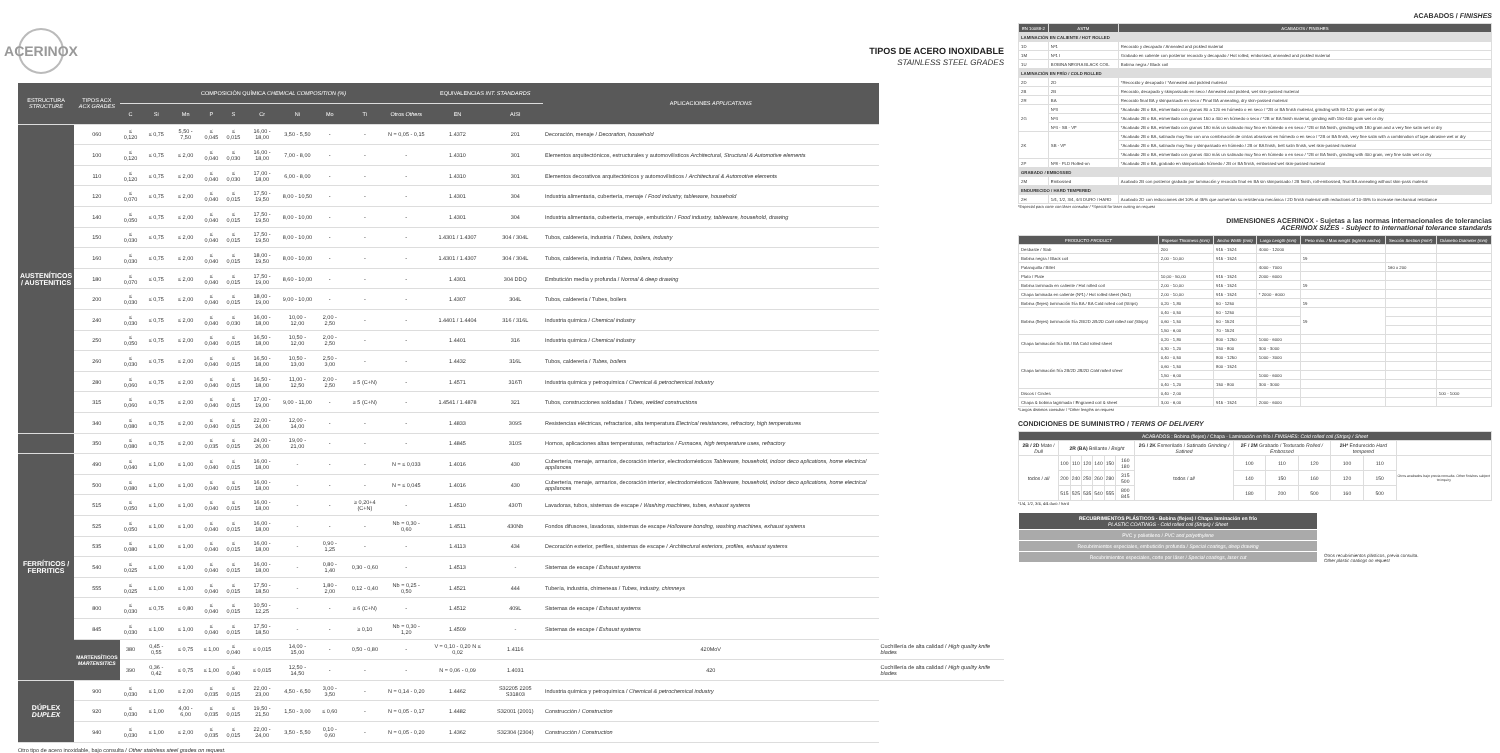ACERINOX
TIPOS DE ACERO INOXIDABLE
STAINLESS STEEL GRADES
| ESTRUCTURA STRUCTURE | TIPOS ACX ACX GRADES | COMPOSICIÓN QUÍMICA CHEMICAL COMPOSITION (%) | | | | | | | | | | EQUIVALENCIAS INT. STANDARDS | | APLICACIONES APPLICATIONS | |
| --- | --- | --- | --- | --- | --- | --- | --- | --- | --- | --- | --- | --- | --- | --- | --- |
| | | C | Si | Mn | P | S | Cr | Ni | Mo | Ti | Otros Others | EN | AISI | | |
| AUSTENÍTICOS / AUSTENITICS | 060 | ≤ 0,120 | ≤ 0,75 | 5,50 - 7,50 | ≤ 0,045 | ≤ 0,015 | 16,00 - 18,00 | 3,50 - 5,50 | - | - | N = 0,05 - 0,15 | 1.4372 | 201 | Decoración, menaje / Decoration, household | |
| | 100 | ≤ 0,120 | ≤ 0,75 | ≤ 2,00 | ≤ 0,040 | ≤ 0,030 | 16,00 - 18,00 | 7,00 - 8,00 | - | - | - | 1.4310 | 301 | Elementos arquitectónicos, estructurales y automovilísticos Architectural, Structural & Automotive elements | |
| | 110 | ≤ 0,120 | ≤ 0,75 | ≤ 2,00 | ≤ 0,040 | ≤ 0,030 | 17,00 - 18,00 | 6,00 - 8,00 | - | - | - | 1.4310 | 301 | Elementos decorativos arquitectónicos y automovilísticos / Architectural & Automotive elements | |
| | 120 | ≤ 0,070 | ≤ 0,75 | ≤ 2,00 | ≤ 0,040 | ≤ 0,015 | 17,50 - 19,50 | 8,00 - 10,50 | - | - | - | 1.4301 | 304 | Industria alimentaria, cubertería, menaje / Food industry, tableware, household | |
| | 140 | ≤ 0,050 | ≤ 0,75 | ≤ 2,00 | ≤ 0,040 | ≤ 0,015 | 17,50 - 19,50 | 8,00 - 10,00 | - | - | - | 1.4301 | 304 | Industria alimentaria, cubertería, menaje, embutición / Food industry, tableware, household, drawing | |
| | 150 | ≤ 0,030 | ≤ 0,75 | ≤ 2,00 | ≤ 0,040 | ≤ 0,015 | 17,50 - 19,50 | 8,00 - 10,00 | - | - | - | 1.4301 / 1.4307 | 304 / 304L | Tubos, calderería, industria / Tubes, boilers, industry | |
| | 160 | ≤ 0,030 | ≤ 0,75 | ≤ 2,00 | ≤ 0,040 | ≤ 0,015 | 18,00 - 19,50 | 8,00 - 10,00 | - | - | - | 1.4301 / 1.4307 | 304 / 304L | Tubos, calderería, industria / Tubes, boilers, industry | |
| | 180 | ≤ 0,070 | ≤ 0,75 | ≤ 2,00 | ≤ 0,040 | ≤ 0,015 | 17,50 - 19,00 | 8,60 - 10,00 | - | - | - | 1.4301 | 304 DDQ | Embutición media y profunda / Normal & deep drawing | |
| | 200 | ≤ 0,030 | ≤ 0,75 | ≤ 2,00 | ≤ 0,040 | ≤ 0,015 | 18,00 - 19,00 | 9,00 - 10,00 | - | - | - | 1.4307 | 304L | Tubos, calderería / Tubes, boilers | |
| | 240 | ≤ 0,030 | ≤ 0,75 | ≤ 2,00 | ≤ 0,040 | ≤ 0,030 | 16,00 - 18,00 | 10,00 - 12,00 | 2,00 - 2,50 | - | - | 1.4401 / 1.4404 | 316 / 316L | Industria química / Chemical industry | |
| | 250 | ≤ 0,050 | ≤ 0,75 | ≤ 2,00 | ≤ 0,040 | ≤ 0,015 | 16,50 - 18,00 | 10,50 - 12,00 | 2,00 - 2,50 | - | - | 1.4401 | 316 | Industria química / Chemical industry | |
| | 260 | ≤ 0,030 | ≤ 0,75 | ≤ 2,00 | ≤ 0,040 | ≤ 0,015 | 16,50 - 18,00 | 10,50 - 13,00 | 2,50 - 3,00 | - | - | 1.4432 | 316L | Tubos, calderería / Tubes, boilers | |
| | 280 | ≤ 0,060 | ≤ 0,75 | ≤ 2,00 | ≤ 0,040 | ≤ 0,015 | 16,50 - 18,00 | 11,00 - 12,50 | 2,00 - 2,50 | ≥ 5 (C+N) | - | 1.4571 | 316Ti | Industria química y petroquímica / Chemical & petrochemical industry | |
| | 315 | ≤ 0,060 | ≤ 0,75 | ≤ 2,00 | ≤ 0,040 | ≤ 0,015 | 17,00 - 19,00 | 9,00 - 11,00 | - | ≥ 5 (C+N) | - | 1.4541 / 1.4878 | 321 | Tubos, construcciones soldadas / Tubes, welded constructions | |
| | 340 | ≤ 0,080 | ≤ 0,75 | ≤ 2,00 | ≤ 0,040 | ≤ 0,015 | 22,00 - 24,00 | 12,00 - 14,00 | - | - | - | 1.4833 | 309S | Resistencias eléctricas, refractarios, alta temperatura Electrical resistances, refractory, high temperatures | |
| | 350 | ≤ 0,080 | ≤ 0,75 | ≤ 2,00 | ≤ 0,035 | ≤ 0,015 | 24,00 - 26,00 | 19,00 - 21,00 | - | - | - | 1.4845 | 310S | Hornos, aplicaciones altas temperaturas, refractarios / Furnaces, high temperature uses, refractory | |
| FERRÍTICOS / FERRITICS | 490 | ≤ 0,040 | ≤ 1,00 | ≤ 1,00 | ≤ 0,040 | ≤ 0,015 | 16,00 - 18,00 | - | - | - | N = ≤ 0,033 | 1.4016 | 430 | Cubertería, menaje, armarios, decoración interior, electrodomésticos Tableware, household, indoor deco aplications, home electrical appliances | |
| | 500 | ≤ 0,080 | ≤ 1,00 | ≤ 1,00 | ≤ 0,040 | ≤ 0,015 | 16,00 - 18,00 | - | - | - | N = ≤ 0,045 | 1.4016 | 430 | Cubertería, menaje, armarios, decoración interior, electrodomésticos Tableware, household, indoor deco aplications, home electrical appliances | |
| | 515 | ≤ 0,050 | ≤ 1,00 | ≤ 1,00 | ≤ 0,040 | ≤ 0,015 | 16,00 - 18,00 | - | - | ≥ 0,20+4 (C+N) | - | 1.4510 | 430Ti | Lavadoras, tubos, sistemas de escape / Washing machines, tubes, exhaust systems | |
| | 525 | ≤ 0,050 | ≤ 1,00 | ≤ 1,00 | ≤ 0,040 | ≤ 0,015 | 16,00 - 18,00 | - | - | - | Nb = 0,30 - 0,60 | 1.4511 | 430Nb | Fondos difusores, lavadoras, sistemas de escape Holloware bonding, washing machines, exhaust systems | |
| | 535 | ≤ 0,080 | ≤ 1,00 | ≤ 1,00 | ≤ 0,040 | ≤ 0,015 | 16,00 - 18,00 | - | 0,90 - 1,25 | - | - | 1.4113 | 434 | Decoración exterior, perfiles, sistemas de escape / Architectural exteriors, profiles, exhaust systems | |
| | 540 | ≤ 0,025 | ≤ 1,00 | ≤ 1,00 | ≤ 0,040 | ≤ 0,015 | 16,00 - 18,00 | - | 0,80 - 1,40 | 0,30 - 0,60 | - | 1.4513 | - | Sistemas de escape / Exhaust systems | |
| | 555 | ≤ 0,025 | ≤ 1,00 | ≤ 1,00 | ≤ 0,040 | ≤ 0,015 | 17,50 - 18,50 | - | 1,80 - 2,00 | 0,12 - 0,40 | Nb = 0,25 - 0,50 | 1.4521 | 444 | Tubería, industria, chimeneas / Tubes, industry, chimneys | |
| | 800 | ≤ 0,030 | ≤ 0,75 | ≤ 0,80 | ≤ 0,040 | ≤ 0,015 | 10,50 - 12,25 | - | - | ≥ 6 (C+N) | - | 1.4512 | 409L | Sistemas de escape / Exhaust systems | |
| | 845 | ≤ 0,030 | ≤ 1,00 | ≤ 1,00 | ≤ 0,040 | ≤ 0,015 | 17,50 - 18,50 | - | - | ≥ 0,10 | Nb = 0,30 - 1,20 | 1.4509 | - | Sistemas de escape / Exhaust systems | |
| | MARTENSÍTICOS MARTENSITICS | 380 | 0,45 - 0,55 | ≤ 0,75 | ≤ 1,00 | ≤ 0,040 | ≤ 0,015 | 14,00 - 15,00 | - | 0,50 - 0,80 | - | V = 0,10 - 0,20 N ≤ 0,02 | 1.4116 | 420MoV | Cuchillería de alta calidad / High quality knife blades |
| | | 390 | 0,36 - 0,42 | ≤ 0,75 | ≤ 1,00 | ≤ 0,040 | ≤ 0,015 | 12,50 - 14,50 | - | - | - | N = 0,06 - 0,09 | 1.4031 | 420 | Cuchillería de alta calidad / High quality knife blades |
| DÚPLEX DUPLEX | 900 | ≤ 0,030 | ≤ 1,00 | ≤ 2,00 | ≤ 0,035 | ≤ 0,015 | 22,00 - 23,00 | 4,50 - 6,50 | 3,00 - 3,50 | - | N = 0,14 - 0,20 | 1.4462 | S32205 2205 S31803 | Industria química y petroquímica / Chemical & petrochemical industry | |
| | 920 | ≤ 0,030 | ≤ 1,00 | 4,00 - 6,00 | ≤ 0,035 | ≤ 0,015 | 19,50 - 21,50 | 1,50 - 3,00 | ≤ 0,60 | - | N = 0,05 - 0,17 | 1.4482 | S32001 (2001) | Construcción / Construction | |
| | 940 | ≤ 0,030 | ≤ 1,00 | ≤ 2,00 | ≤ 0,035 | ≤ 0,015 | 22,00 - 24,00 | 3,50 - 5,50 | 0,10 - 0,60 | - | N = 0,05 - 0,20 | 1.4362 | S32304 (2304) | Construcción / Construction | |
Otro tipo de acero inoxidable, bajo consulta / Other stainless steel grades on request.
ACABADOS / FINISHES
| EN 10088-2 | ASTM | ACABADOS / FINISHES |
| --- | --- | --- |
| LAMINACIÓN EN CALIENTE / HOT ROLLED | | |
| 1D | Nº1 | Recocido y decapado / Annealed and pickled material |
| 1M | Nº1 I | Grabado en caliente con posterior recocido y decapado / Hot rolled, embossed, annealed and pickled material |
| 1U | BOBINA NEGRA BLACK COIL | Bobina negra / Black coil |
| LAMINACIÓN EN FRÍO / COLD ROLLED | | |
| 2D | 2D | *Recocido y decapado / *Annealed and pickled material |
| 2B | 2B | Recocido, decapado y skinpassado en seco / Annealed and pickled, wet skin-passed material |
| 2R | BA | Recocido final BA y skinpassado en seco / Final BA annealing, dry skin-passed material |
| 2G | Nº3 | *Acabado 2B o BA, esmerilado con granos 80 a 120 en húmedo o en seco / *2B or BA finish material, grinding with 80-120 grain wet or dry |
| | Nº4 | *Acabado 2B o BA, esmerilado con granos 150 a 400 en húmedo o seco / *2B or BA finish material, grinding with 150-400 grain wet or dry |
| | Nº4 - SB - VF | *Acabado 2B o BA, esmerilado con granos 180 más un satinado muy fino en húmedo o en seco / *2B or BA finish, grinding with 180 grain and a very fine satin wet or dry |
| 2K | SB - VF | *Acabado 2B o BA, satinado muy fino con una combinación de cintas abrasivas en húmedo o en seco / *2B or BA finish, very fine satin with a combination of tape abrasive wet or dry |
| | | *Acabado 2B o BA, satinado muy fino y skinpassado en húmedo / 2B or BA finish, belt satin finish, wet skin-passed material |
| | | *Acabado 2B o BA, esmerilado con granos 400 más un satinado muy fino en húmedo o en seco / *2B or BA finish, grinding with 400 grain, very fine satin wet or dry |
| 2P | Nº8 - PLD Rolled-on | *Acabado 2B o BA, grabado en skinpassado húmedo / 2B or BA finish, embossed wet skin-passed material |
| GRABADO / EMBOSSED | | |
| 2M | Embossed | Acabado 2B con posterior grabado por laminación y recocido final en BA sin skinpassado / 2B finish, roll-embossed, final BA annealing without skin-pass material |
| ENDURECIDO / HARD TEMPERED | | |
| 2H | 1/4, 1/2, 3/4, 4/4 DURO / HARD | Acabado 2D con reducciones del 10% al 45% que aumentan su resistencia mecánica / 2D finish material with reductions of 10-45% to increase mechanical resistance |
*Especial para corte con láser consultar / *Special for laser cutting on request
DIMENSIONES ACERINOX - Sujetas a las normas internacionales de tolerancias
ACERINOX SIZES - Subject to international tolerance standards
| PRODUCTO PRODUCT | Espesor Thickness (mm) | Ancho Width (mm) | Largo Length (mm) | Peso máx. / Max weight (kg/mm ancho) | Sección Section (mm²) | Diámetro Diameter (mm) |
| --- | --- | --- | --- | --- | --- | --- |
| Desbaste / Slab | 200 | 915 - 1524 | 4000 - 12000 | | | |
| Bobina negra / Black coil | 2,00 - 10,00 | 915 - 1524 | | 19 | | |
| Palanquilla / Billet | | | 4000 - 7000 | | 160 x 200 | |
| Plato / Plate | 10,00 - 50,00 | 915 - 1524 | 2000 - 6000 | | | |
| Bobina laminada en caliente / Hot rolled coil | 2,00 - 10,00 | 915 - 1524 | | 19 | | |
| Chapa laminada en caliente (Nº1) / Hot rolled sheet (No1) | 2,00 - 10,00 | 915 - 1524 | * 2000 - 6000 | | | |
| Bobina (flejes) laminación fría BA / BA Cold rolled coil (Strips) | 0,20 - 1,80 | 50 - 1250 | | 19 | | |
| Bobina (flejes) laminación fría 2B/2D 2B/2D Cold rolled coil (Strips) | 0,40 - 0,50 | 50 - 1250 | | 19 | | |
| | 0,60 - 1,50 | 50 - 1524 | | | | |
| | 1,50 - 6,00 | 70 - 1524 | | | | |
| Chapa laminación fría BA / BA Cold rolled sheet | 0,20 - 1,80 | 800 - 1250 | 1000 - 6000 | | | |
| | 0,30 - 1,20 | 150 - 800 | 300 - 3000 | | | |
| Chapa laminación fría 2B/2D 2B/2D Cold rolled sheet | 0,40 - 0,50 | 800 - 1250 | 1000 - 3000 | | | |
| | 0,60 - 1,50 | 800 - 1524 | | | | |
| | 1,50 - 6,00 | | 1000 - 6000 | | | |
| | 0,40 - 1,20 | 150 - 800 | 300 - 3000 | | | |
| Discos / Circles | 0,40 - 2,00 | | | | | 100 - 1000 |
| Chapa & bobina lagrimada / Engraved coil & sheet | 3,00 - 6,00 | 915 - 1524 | 2000 - 6000 | | | |
*Largos distintos consultar / *Other lengths on request
CONDICIONES DE SUMINISTRO / TERMS OF DELIVERY
| ACABADOS : Bobina (flejes) / Chapa - Laminación en frío / FINISHES: Cold rolled coil (Strips) / Sheet | | | | | | | | | | | | | |
| --- | --- | --- | --- | --- | --- | --- | --- | --- | --- | --- | --- | --- | --- |
| 2B / 2D Mate / Dull | 2R (BA) Brillante / Bright | | | | | | 2G / 2K Esmerilado / Satinado Grinding / Satined | 2F / 2M Grabado / Texturado Rolled / Embossed | | | 2H* Endurecido Hard tempered | | |
| todos / all | 100 | 110 | 120 | 140 | 150 | 160 180 | todos / all | 100 | 110 | 120 | 100 | 110 | Otros acabados bajo previa consulta. Other finishes subject to inquiry |
| | 200 | 240 | 250 | 260 | 280 | 315 500 | | 140 | 150 | 160 | 120 | 150 | |
| | 515 | 525 | 535 | 540 | 555 | 800 845 | | 180 | 200 | 500 | 160 | 500 | |
*1/4, 1/2, 3/4, 4/4 duro / hard
| RECUBRIMIENTOS PLÁSTICOS - Bobina (flejes) / Chapa laminación en frío PLASTIC COATINGS - Cold rolled coil (Strips) / Sheet |
| PVC y polietileno / PVC and polyethylene |
| Recubrimientos especiales, embutición profunda / Special coatings, deep drawing |
| Recubrimientos especiales, corte por láser / Special coatings, laser cut |
Otros recubrimientos plásticos, previa consulta.
Other plastic coatings on request